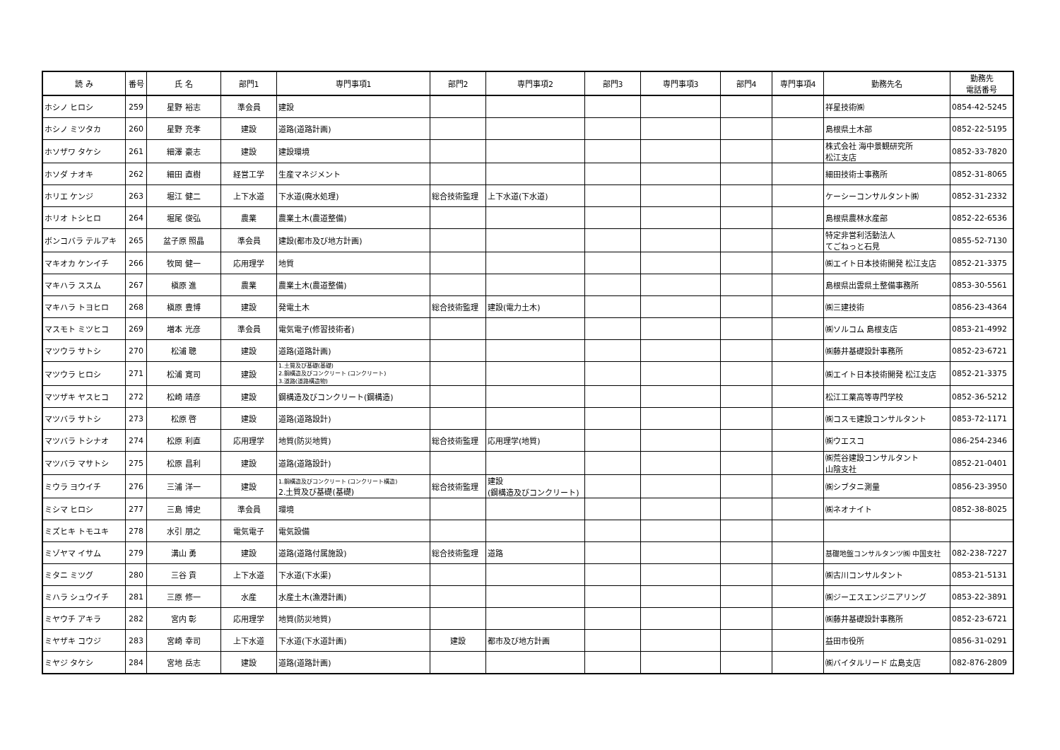| 読 み | 番号 | 氏 名 | 部門1 | 専門事項1 | 部門2 | 専門事項2 | 部門3 | 専門事項3 | 部門4 | 専門事項4 | 勤務先名 | 勤務先 電話番号 |
| --- | --- | --- | --- | --- | --- | --- | --- | --- | --- | --- | --- | --- |
| ホシノ ヒロシ | 259 | 星野 裕志 | 準会員 | 建設 | | | | | | | 祥星技術㈱ | 0854-42-5245 |
| ホシノ ミツタカ | 260 | 星野 充孝 | 建設 | 道路(道路計画) | | | | | | | 島根県土木部 | 0852-22-5195 |
| ホソザワ タケシ | 261 | 細澤 豪志 | 建設 | 建設環境 | | | | | | | 株式会社 海中景観研究所 松江支店 | 0852-33-7820 |
| ホソダ ナオキ | 262 | 細田 直樹 | 経営工学 | 生産マネジメント | | | | | | | 細田技術士事務所 | 0852-31-8065 |
| ホリエ ケンジ | 263 | 堀江 健二 | 上下水道 | 下水道(廃水処理) | 総合技術監理 | 上下水道(下水道) | | | | | ケーシーコンサルタント㈱ | 0852-31-2332 |
| ホリオ トシヒロ | 264 | 堀尾 俊弘 | 農業 | 農業土木(農道整備) | | | | | | | 島根県農林水産部 | 0852-22-6536 |
| ボンコバラ テルアキ | 265 | 盆子原 照晶 | 準会員 | 建設(都市及び地方計画) | | | | | | | 特定非営利活動法人 てごねっと石見 | 0855-52-7130 |
| マキオカ ケンイチ | 266 | 牧岡 健一 | 応用理学 | 地質 | | | | | | | ㈱エイト日本技術開発 松江支店 | 0852-21-3375 |
| マキハラ ススム | 267 | 槇原 進 | 農業 | 農業土木(農道整備) | | | | | | | 島根県出雲県土整備事務所 | 0853-30-5561 |
| マキハラ トヨヒロ | 268 | 槇原 豊博 | 建設 | 発電土木 | 総合技術監理 | 建設(電力土木) | | | | | ㈱三建技術 | 0856-23-4364 |
| マスモト ミツヒコ | 269 | 増本 光彦 | 準会員 | 電気電子(修習技術者) | | | | | | | ㈱ソルコム 島根支店 | 0853-21-4992 |
| マツウラ サトシ | 270 | 松浦 聰 | 建設 | 道路(道路計画) | | | | | | | ㈱藤井基礎設計事務所 | 0852-23-6721 |
| マツウラ ヒロシ | 271 | 松浦 寛司 | 建設 | 1.土質及び基礎(基礎) 2.鋼構造及びコンクリート (コンクリート) 3.道路(道路構造物) | | | | | | | ㈱エイト日本技術開発 松江支店 | 0852-21-3375 |
| マツザキ ヤスヒコ | 272 | 松崎 靖彦 | 建設 | 鋼構造及びコンクリート(鋼構造) | | | | | | | 松江工業高等専門学校 | 0852-36-5212 |
| マツバラ サトシ | 273 | 松原 啓 | 建設 | 道路(道路設計) | | | | | | | ㈱コスモ建設コンサルタント | 0853-72-1171 |
| マツバラ トシナオ | 274 | 松原 利直 | 応用理学 | 地質(防災地質) | 総合技術監理 | 応用理学(地質) | | | | | ㈱ウエスコ | 086-254-2346 |
| マツバラ マサトシ | 275 | 松原 昌利 | 建設 | 道路(道路設計) | | | | | | | ㈱荒谷建設コンサルタント 山陰支社 | 0852-21-0401 |
| ミウラ ヨウイチ | 276 | 三浦 洋一 | 建設 | 1.鋼構造及びコンクリート (コンクリート構造) 2.土質及び基礎(基礎) | 総合技術監理 | 建設 (鋼構造及びコンクリート) | | | | | ㈱シブタニ測量 | 0856-23-3950 |
| ミシマ ヒロシ | 277 | 三島 博史 | 準会員 | 環境 | | | | | | | ㈱ネオナイト | 0852-38-8025 |
| ミズヒキ トモユキ | 278 | 水引 朋之 | 電気電子 | 電気設備 | | | | | | | | |
| ミゾヤマ イサム | 279 | 溝山 勇 | 建設 | 道路(道路付属施設) | 総合技術監理 | 道路 | | | | | 基礎地盤コンサルタンツ㈱ 中国支社 | 082-238-7227 |
| ミタニ ミツグ | 280 | 三谷 貢 | 上下水道 | 下水道(下水渠) | | | | | | | ㈱古川コンサルタント | 0853-21-5131 |
| ミハラ シュウイチ | 281 | 三原 修一 | 水産 | 水産土木(漁港計画) | | | | | | | ㈱ジーエスエンジニアリング | 0853-22-3891 |
| ミヤウチ アキラ | 282 | 宮内 彰 | 応用理学 | 地質(防災地質) | | | | | | | ㈱藤井基礎設計事務所 | 0852-23-6721 |
| ミヤザキ コウジ | 283 | 宮崎 幸司 | 上下水道 | 下水道(下水道計画) | 建設 | 都市及び地方計画 | | | | | 益田市役所 | 0856-31-0291 |
| ミヤジ タケシ | 284 | 宮地 岳志 | 建設 | 道路(道路計画) | | | | | | | ㈱バイタルリード 広島支店 | 082-876-2809 |